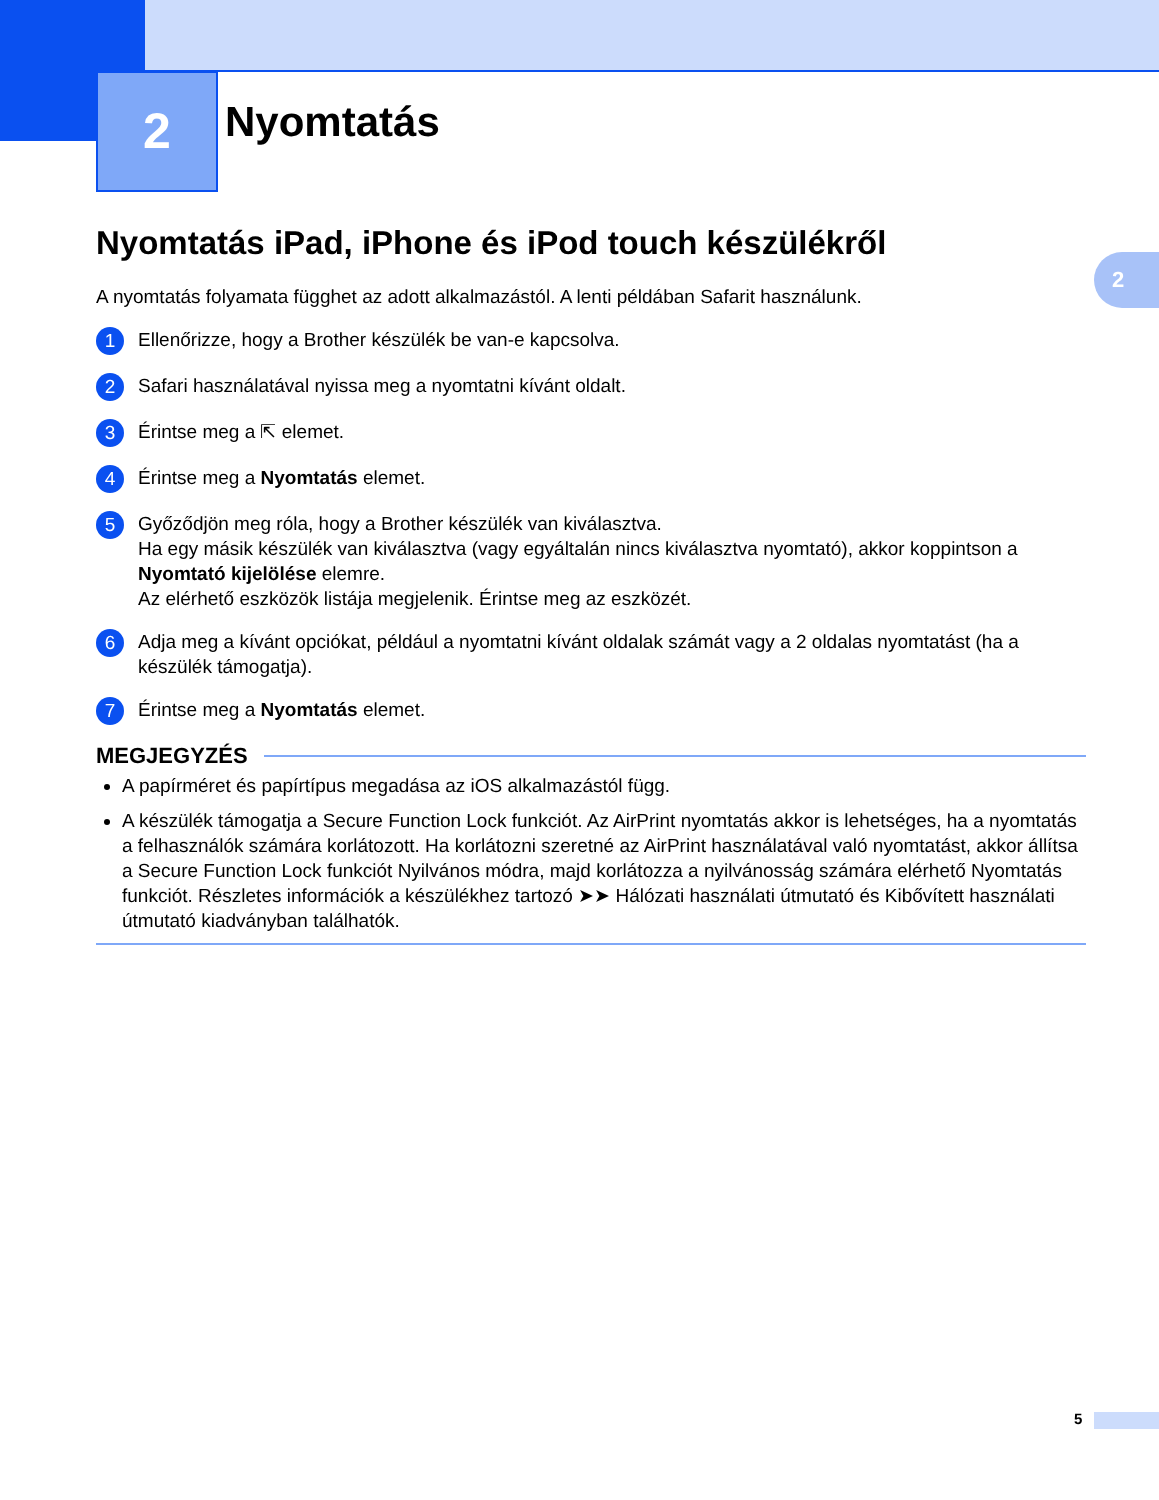2
2
Nyomtatás
Nyomtatás iPad, iPhone és iPod touch készülékről
A nyomtatás folyamata függhet az adott alkalmazástól. A lenti példában Safarit használunk.
1
Ellenőrizze, hogy a Brother készülék be van-e kapcsolva.
2
Safari használatával nyissa meg a nyomtatni kívánt oldalt.
3
Érintse meg a ⇱ elemet.
4
Érintse meg a Nyomtatás elemet.
5
Győződjön meg róla, hogy a Brother készülék van kiválasztva.
Ha egy másik készülék van kiválasztva (vagy egyáltalán nincs kiválasztva nyomtató), akkor koppintson a Nyomtató kijelölése elemre.
Az elérhető eszközök listája megjelenik. Érintse meg az eszközét.
6
Adja meg a kívánt opciókat, például a nyomtatni kívánt oldalak számát vagy a 2 oldalas nyomtatást (ha a készülék támogatja).
7
Érintse meg a Nyomtatás elemet.
MEGJEGYZÉS
A papírméret és papírtípus megadása az iOS alkalmazástól függ.
A készülék támogatja a Secure Function Lock funkciót. Az AirPrint nyomtatás akkor is lehetséges, ha a nyomtatás a felhasználók számára korlátozott. Ha korlátozni szeretné az AirPrint használatával való nyomtatást, akkor állítsa a Secure Function Lock funkciót Nyilvános módra, majd korlátozza a nyilvánosság számára elérhető Nyomtatás funkciót. Részletes információk a készülékhez tartozó ➤➤ Hálózati használati útmutató és Kibővített használati útmutató kiadványban találhatók.
5